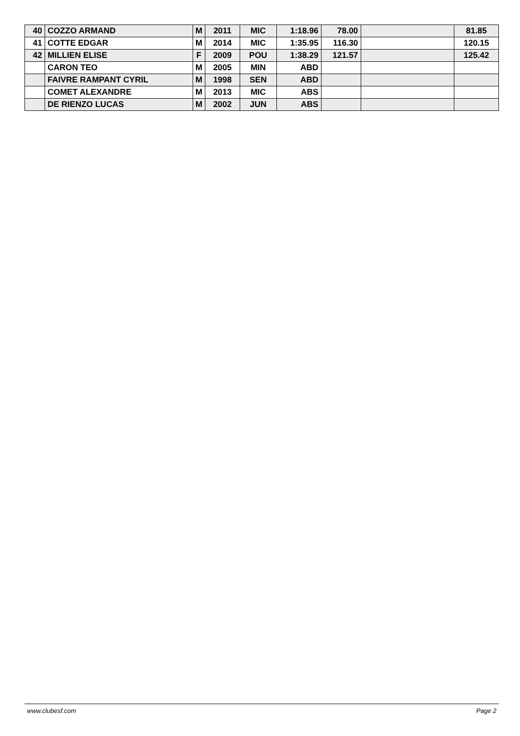| 40 | COZZO ARMAND | M | 2011 | MIC | 1:18.96 | 78.00 | | 81.85 |
| 41 | COTTE EDGAR | M | 2014 | MIC | 1:35.95 | 116.30 | | 120.15 |
| 42 | MILLIEN ELISE | F | 2009 | POU | 1:38.29 | 121.57 | | 125.42 |
| | CARON TEO | M | 2005 | MIN | ABD | | | |
| | FAIVRE RAMPANT CYRIL | M | 1998 | SEN | ABD | | | |
| | COMET ALEXANDRE | M | 2013 | MIC | ABS | | | |
| | DE RIENZO LUCAS | M | 2002 | JUN | ABS | | | |
www.clubesf.com Page 2